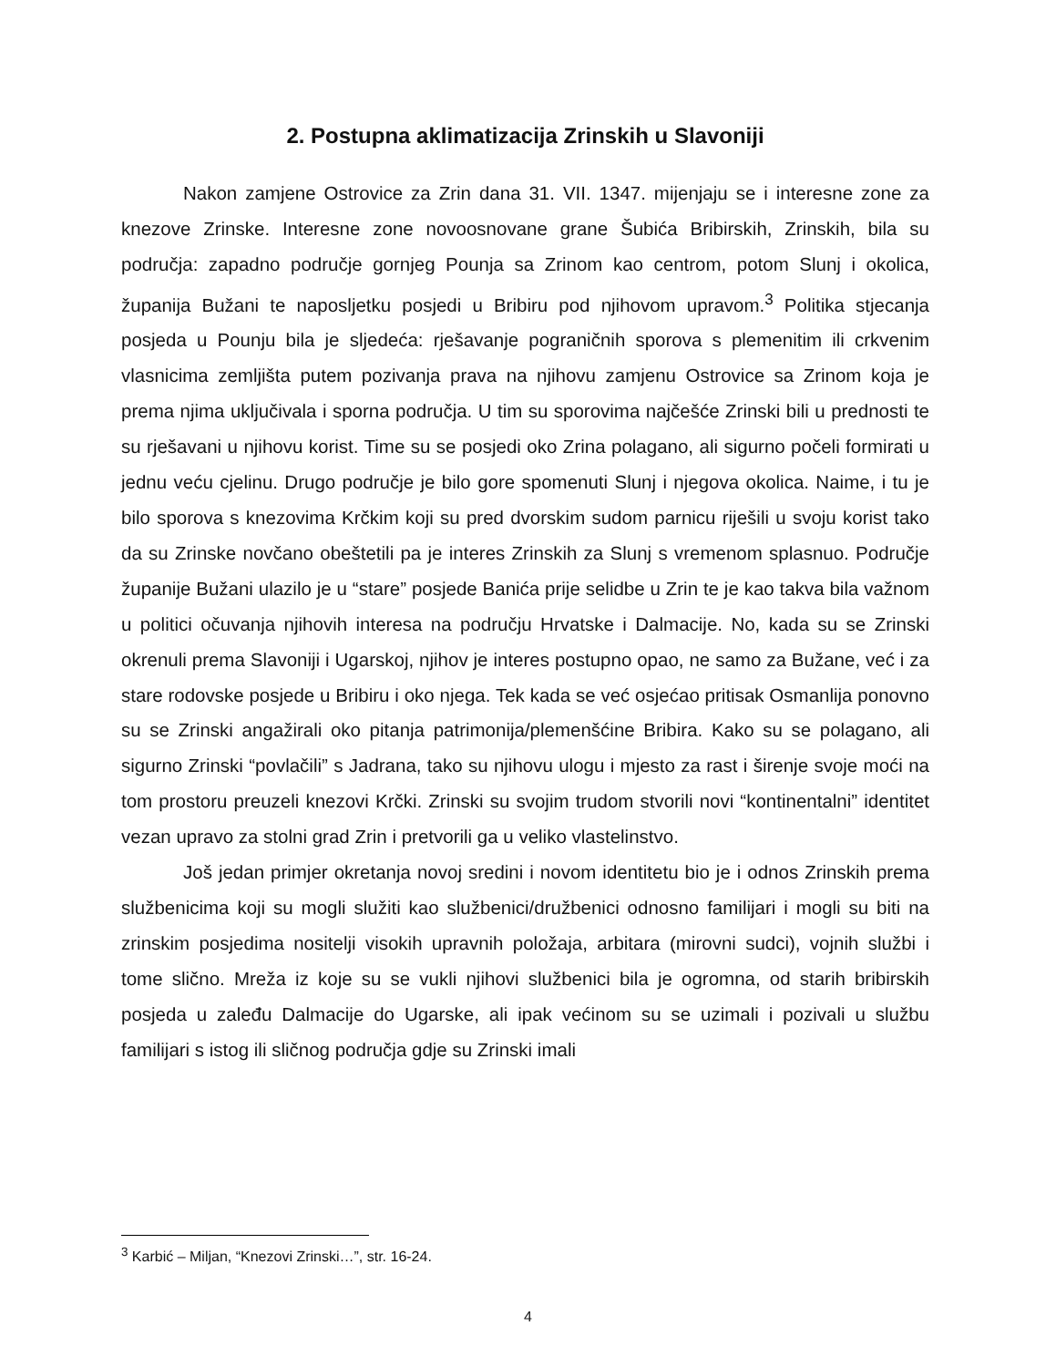2. Postupna aklimatizacija Zrinskih u Slavoniji
Nakon zamjene Ostrovice za Zrin dana 31. VII. 1347. mijenjaju se i interesne zone za knezove Zrinske. Interesne zone novoosnovane grane Šubića Bribirskih, Zrinskih, bila su područja: zapadno područje gornjeg Pounja sa Zrinom kao centrom, potom Slunj i okolica, županija Bužani te naposljetku posjedi u Bribiru pod njihovom upravom.<sup>3</sup> Politika stjecanja posjeda u Pounju bila je sljedeća: rješavanje pograničnih sporova s plemenitim ili crkvenim vlasnicima zemljišta putem pozivanja prava na njihovu zamjenu Ostrovice sa Zrinom koja je prema njima uključivala i sporna područja. U tim su sporovima najčešće Zrinski bili u prednosti te su rješavani u njihovu korist. Time su se posjedi oko Zrina polagano, ali sigurno počeli formirati u jednu veću cjelinu. Drugo područje je bilo gore spomenuti Slunj i njegova okolica. Naime, i tu je bilo sporova s knezovima Krčkim koji su pred dvorskim sudom parnicu riješili u svoju korist tako da su Zrinske novčano obeštetili pa je interes Zrinskih za Slunj s vremenom splasnuo. Područje županije Bužani ulazilo je u “stare” posjede Banića prije selidbe u Zrin te je kao takva bila važnom u politici očuvanja njihovih interesa na području Hrvatske i Dalmacije. No, kada su se Zrinski okrenuli prema Slavoniji i Ugarskoj, njihov je interes postupno opao, ne samo za Bužane, već i za stare rodovske posjede u Bribiru i oko njega. Tek kada se već osjećao pritisak Osmanlija ponovno su se Zrinski angažirali oko pitanja patrimonija/plemenšćine Bribira. Kako su se polagano, ali sigurno Zrinski “povlačili” s Jadrana, tako su njihovu ulogu i mjesto za rast i širenje svoje moći na tom prostoru preuzeli knezovi Krčki. Zrinski su svojim trudom stvorili novi “kontinentalni” identitet vezan upravo za stolni grad Zrin i pretvorili ga u veliko vlastelinstvo.
Još jedan primjer okretanja novoj sredini i novom identitetu bio je i odnos Zrinskih prema službenicima koji su mogli služiti kao službenici/družbenici odnosno familijari i mogli su biti na zrinskim posjedima nositelji visokih upravnih položaja, arbitara (mirovni sudci), vojnih službi i tome slično. Mreža iz koje su se vukli njihovi službenici bila je ogromna, od starih bribirskih posjeda u zaleđu Dalmacije do Ugarske, ali ipak većinom su se uzimali i pozivali u službu familijari s istog ili sličnog područja gdje su Zrinski imali
<sup>3</sup> Karbić – Miljan, “Knezovi Zrinski…”, str. 16-24.
4